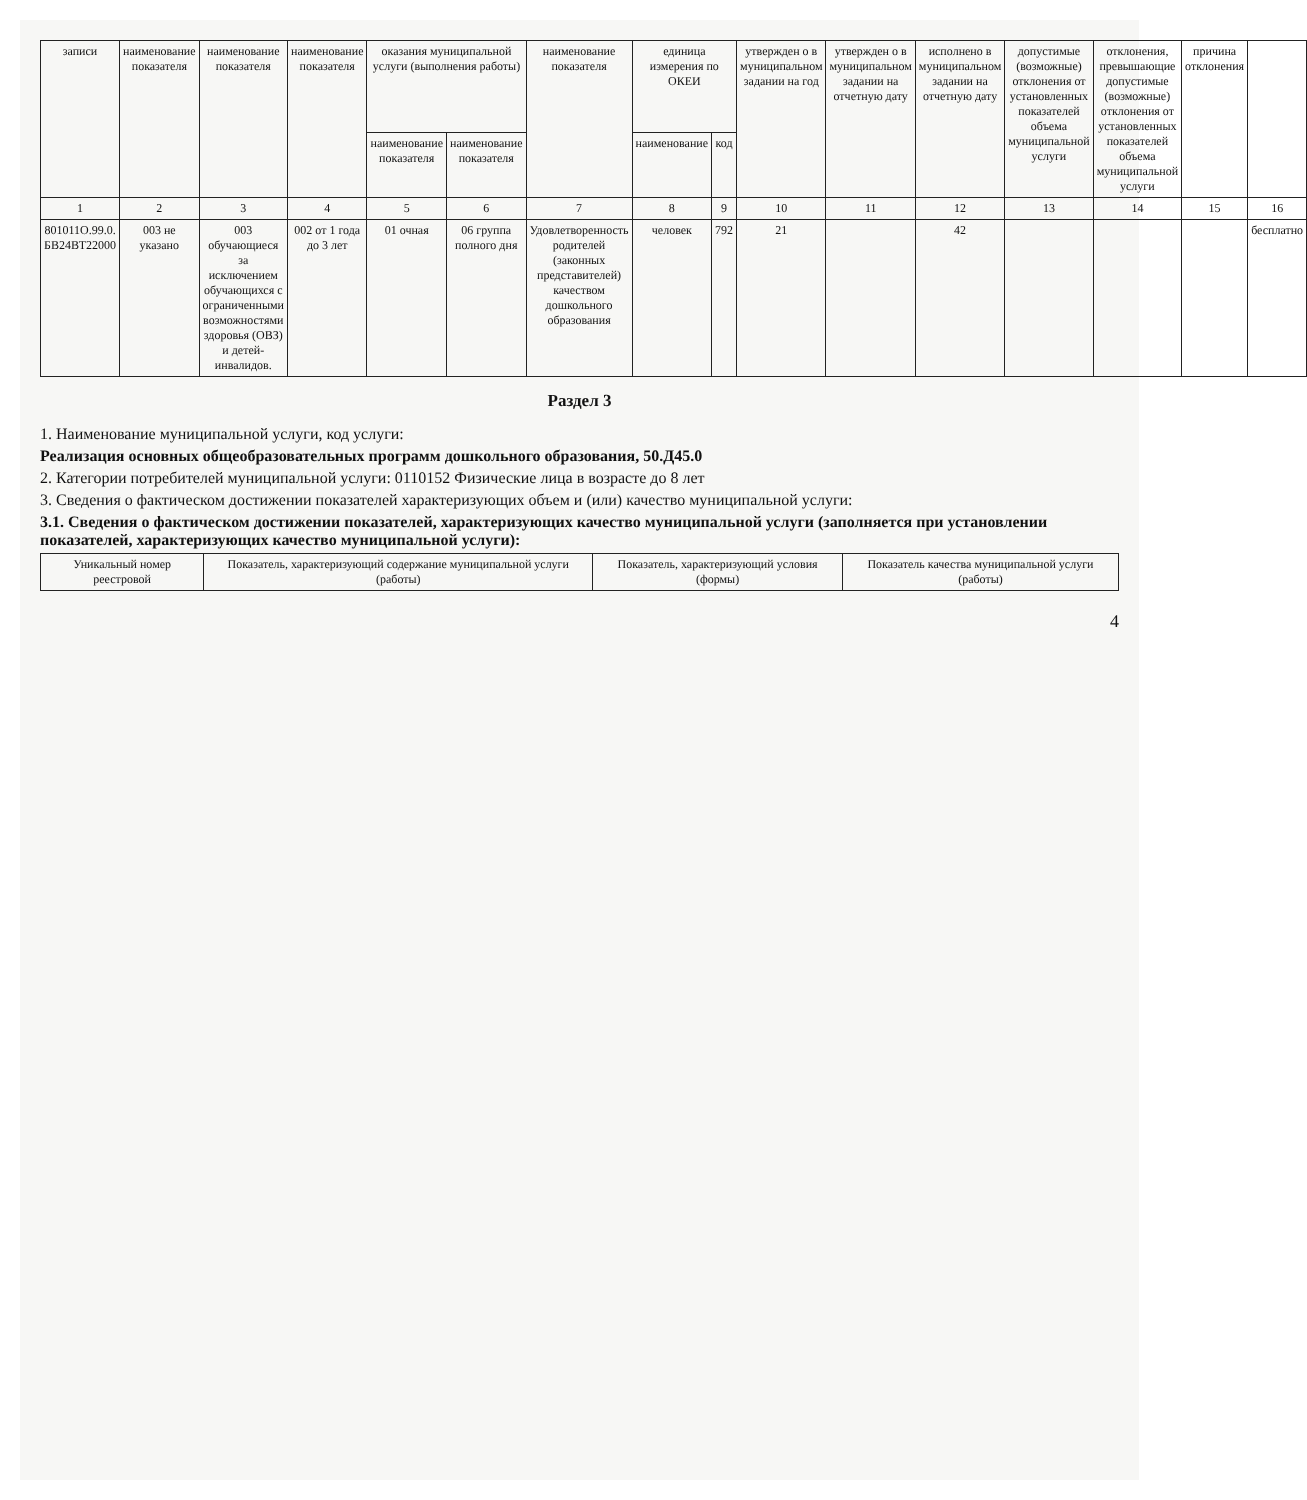| записи | наименование показателя | наименование показателя | наименование показателя | оказания муниципальной услуги (выполнения работы) | | наименование показателя | единица измерения по ОКЕИ | | утвержден о в муниципальном задании на год | утвержден о в муниципальном задании на отчетную дату | исполнено в муниципальном задании на отчетную дату | допустимые (возможные) отклонения от установленных показателей объема муниципальной услуги | отклонения, превышающие допустимые (возможные) отклонения от установленных показателей объема муниципальной услуги | причина отклонения | |
| --- | --- | --- | --- | --- | --- | --- | --- | --- | --- | --- | --- | --- | --- | --- | --- |
| | | | | наименование показателя | наименование показателя | | наименование | код | | | | | | | |
| 1 | 2 | 3 | 4 | 5 | 6 | 7 | 8 | 9 | 10 | 11 | 12 | 13 | 14 | 15 | 16 |
| 801011О.99.0. БВ24ВТ22000 | 003 не указано | 003 обучающиеся за исключением обучающихся с ограниченными возможностями здоровья (ОВЗ) и детей-инвалидов. | 002 от 1 года до 3 лет | 01 очная | 06 группа полного дня | Удовлетворенность родителей (законных представителей) качеством дошкольного образования | человек | 792 | 21 | | 42 | | | | бесплатно |
Раздел 3
1. Наименование муниципальной услуги, код услуги:
Реализация основных общеобразовательных программ дошкольного образования, 50.Д45.0
2. Категории потребителей муниципальной услуги: 0110152 Физические лица в возрасте до 8 лет
3. Сведения о фактическом достижении показателей характеризующих объем и (или) качество муниципальной услуги:
3.1. Сведения о фактическом достижении показателей, характеризующих качество муниципальной услуги (заполняется при установлении показателей, характеризующих качество муниципальной услуги):
| Уникальный номер реестровой | Показатель, характеризующий содержание муниципальной услуги (работы) | Показатель, характеризующий условия (формы) | Показатель качества муниципальной услуги (работы) |
| --- | --- | --- | --- |
4